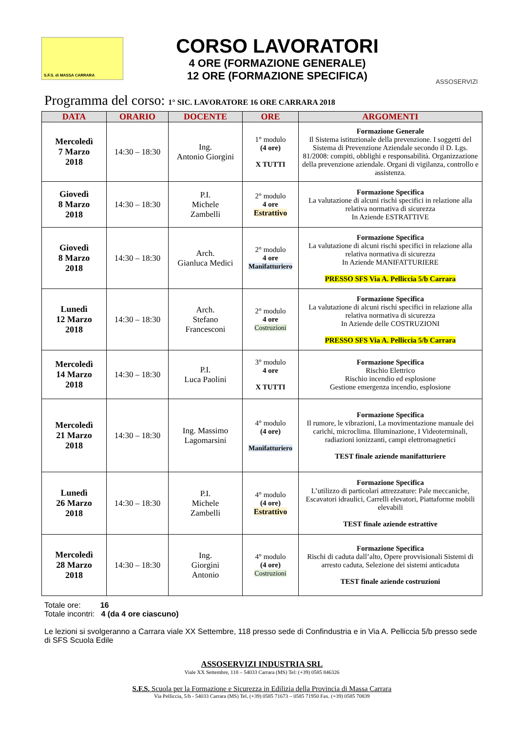S.F.S. di MASSA CARRARA
CORSO LAVORATORI
4 ORE (FORMAZIONE GENERALE)
12 ORE (FORMAZIONE SPECIFICA)
ASSOSERVIZI
Programma del corso: 1° SIC. LAVORATORE 16 ORE CARRARA 2018
| DATA | ORARIO | DOCENTE | ORE | ARGOMENTI |
| --- | --- | --- | --- | --- |
| Mercoledì 7 Marzo 2018 | 14:30 – 18:30 | Ing. Antonio Giorgini | 1° modulo (4 ore) X TUTTI | Formazione Generale Il Sistema istituzionale della prevenzione. I soggetti del Sistema di Prevenzione Aziendale secondo il D. Lgs. 81/2008: compiti, obblighi e responsabilità. Organizzazione della prevenzione aziendale. Organi di vigilanza, controllo e assistenza. |
| Giovedì 8 Marzo 2018 | 14:30 – 18:30 | P.I. Michele Zambelli | 2° modulo 4 ore Estrattivo | Formazione Specifica La valutazione di alcuni rischi specifici in relazione alla relativa normativa di sicurezza In Aziende ESTRATTIVE |
| Giovedì 8 Marzo 2018 | 14:30 – 18:30 | Arch. Gianluca Medici | 2° modulo 4 ore Manifatturiero | Formazione Specifica La valutazione di alcuni rischi specifici in relazione alla relativa normativa di sicurezza In Aziende MANIFATTURIERE PRESSO SFS Via A. Pelliccia 5/b Carrara |
| Lunedì 12 Marzo 2018 | 14:30 – 18:30 | Arch. Stefano Francesconi | 2° modulo 4 ore Costruzioni | Formazione Specifica La valutazione di alcuni rischi specifici in relazione alla relativa normativa di sicurezza In Aziende delle COSTRUZIONI PRESSO SFS Via A. Pelliccia 5/b Carrara |
| Mercoledì 14 Marzo 2018 | 14:30 – 18:30 | P.I. Luca Paolini | 3° modulo 4 ore X TUTTI | Formazione Specifica Rischio Elettrico Rischio incendio ed esplosione Gestione emergenza incendio, esplosione |
| Mercoledì 21 Marzo 2018 | 14:30 – 18:30 | Ing. Massimo Lagomarsini | 4° modulo (4 ore) Manifatturiero | Formazione Specifica Il rumore, le vibrazioni, La movimentazione manuale dei carichi, microclima. Illuminazione, I Videoterminali, radiazioni ionizzanti, campi elettromagnetici TEST finale aziende manifatturiere |
| Lunedì 26 Marzo 2018 | 14:30 – 18:30 | P.I. Michele Zambelli | 4° modulo (4 ore) Estrattivo | Formazione Specifica L’utilizzo di particolari attrezzature: Pale meccaniche, Escavatori idraulici, Carrelli elevatori, Piattaforme mobili elevabili TEST finale aziende estrattive |
| Mercoledì 28 Marzo 2018 | 14:30 – 18:30 | Ing. Giorgini Antonio | 4° modulo (4 ore) Costruzioni | Formazione Specifica Rischi di caduta dall’alto, Opere provvisionali Sistemi di arresto caduta, Selezione dei sistemi anticaduta TEST finale aziende costruzioni |
Totale ore: 16
Totale incontri: 4 (da 4 ore ciascuno)
Le lezioni si svolgeranno a Carrara viale XX Settembre, 118 presso sede di Confindustria e in Via A. Pelliccia 5/b presso sede di SFS Scuola Edile
ASSOSERVIZI INDUSTRIA SRL
Viale XX Settembre, 118 – 54033 Carrara (MS) Tel: (+39) 0585 846326
S.F.S. Scuola per la Formazione e Sicurezza in Edilizia della Provincia di Massa Carrara
Via Pelliccia, 5/b - 54033 Carrara (MS) Tel. (+39) 0585 71673 – 0585 71950 Fax. (+39) 0585 70839